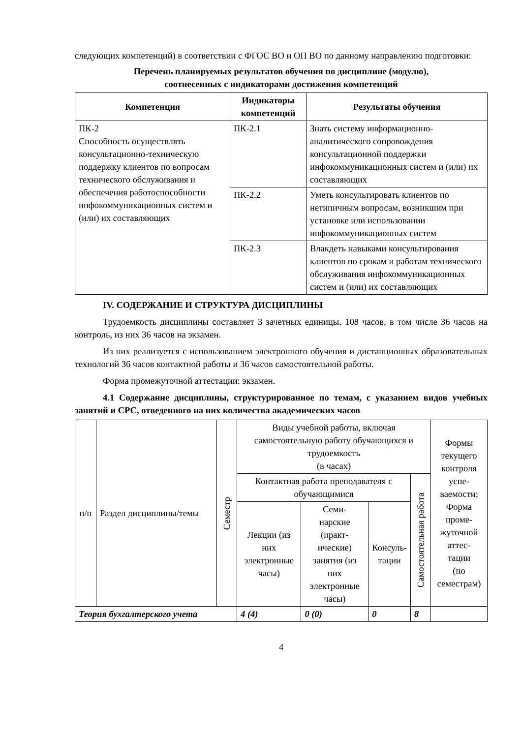следующих компетенций) в соответствии с ФГОС ВО и ОП ВО по данному направлению подготовки:
Перечень планируемых результатов обучения по дисциплине (модулю),
соотнесенных с индикаторами достижения компетенций
| Компетенция | Индикаторы компетенций | Результаты обучения |
| --- | --- | --- |
| ПК-2 Способность осуществлять консультационно-техническую поддержку клиентов по вопросам технического обслуживания и обеспечения работоспособности инфокоммуникационных систем и (или) их составляющих | ПК-2.1 | Знать систему информационно-аналитического сопровождения консультационной поддержки инфокоммуникационных систем и (или) их составляющих |
| | ПК-2.2 | Уметь консультировать клиентов по нетипичным вопросам, возникшим при установке или использовании инфокоммуникационных систем |
| | ПК-2.3 | Влакдеть навыками консультирования клиентов по срокам и работам технического обслуживания инфокоммуникационных систем и (или) их составляющих |
IV. СОДЕРЖАНИЕ И СТРУКТУРА ДИСЦИПЛИНЫ
Трудоемкость дисциплины составляет 3 зачетных единицы, 108 часов, в том числе 36 часов на контроль, из них 36 часов на экзамен.
Из них реализуется с использованием электронного обучения и дистанционных образовательных технологий 36 часов контактной работы и 36 часов самостоятельной работы.
Форма промежуточной аттестации: экзамен.
4.1 Содержание дисциплины, структурированное по темам, с указанием видов учебных занятий и СРС, отведенного на них количества академических часов
| п/п | Раздел дисциплины/темы | Семестр | Виды учебной работы, включая самостоятельную работу обучающихся и трудоемкость (в часах) | | | | Формы текущего контроля успе- ваемости; Форма проме- жуточной аттес- тации (по семестрам) |
| | | | Контактная работа преподавателя с обучающимися | | | Самостоятельная работа | |
| | | | Лекции (из них электронные часы) | Семи- нарские (практ- ические) занятия (из них электронные часы) | Консуль- тации | | |
| Теория бухгалтерского учета | | | 4 (4) | 0 (0) | 0 | 8 | |
4